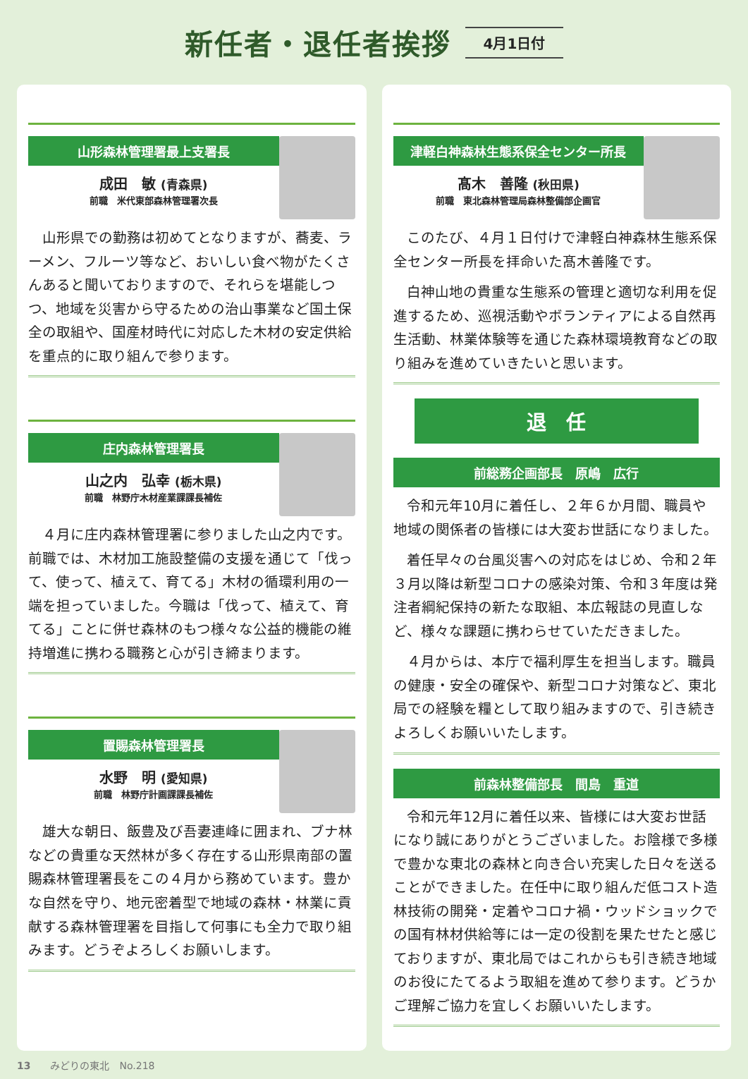新任者・退任者挨拶
4月1日付
山形森林管理署最上支署長
成田　敏 (青森県)
前職　米代東部森林管理署次長
山形県での勤務は初めてとなりますが、蕎麦、ラーメン、フルーツ等など、おいしい食べ物がたくさんあると聞いておりますので、それらを堪能しつつ、地域を災害から守るための治山事業など国土保全の取組や、国産材時代に対応した木材の安定供給を重点的に取り組んで参ります。
庄内森林管理署長
山之内　弘幸 (栃木県)
前職　林野庁木材産業課課長補佐
４月に庄内森林管理署に参りました山之内です。前職では、木材加工施設整備の支援を通じて「伐って、使って、植えて、育てる」木材の循環利用の一端を担っていました。今職は「伐って、植えて、育てる」ことに併せ森林のもつ様々な公益的機能の維持増進に携わる職務と心が引き締まります。
置賜森林管理署長
水野　明 (愛知県)
前職　林野庁計画課課長補佐
雄大な朝日、飯豊及び吾妻連峰に囲まれ、ブナ林などの貴重な天然林が多く存在する山形県南部の置賜森林管理署長をこの４月から務めています。豊かな自然を守り、地元密着型で地域の森林・林業に貢献する森林管理署を目指して何事にも全力で取り組みます。どうぞよろしくお願いします。
津軽白神森林生態系保全センター所長
髙木　善隆 (秋田県)
前職　東北森林管理局森林整備部企画官
このたび、４月１日付けで津軽白神森林生態系保全センター所長を拝命いた髙木善隆です。
白神山地の貴重な生態系の管理と適切な利用を促進するため、巡視活動やボランティアによる自然再生活動、林業体験等を通じた森林環境教育などの取り組みを進めていきたいと思います。
退　任
前総務企画部長　原嶋　広行
令和元年10月に着任し、２年６か月間、職員や地域の関係者の皆様には大変お世話になりました。
着任早々の台風災害への対応をはじめ、令和２年３月以降は新型コロナの感染対策、令和３年度は発注者綱紀保持の新たな取組、本広報誌の見直しなど、様々な課題に携わらせていただきました。
４月からは、本庁で福利厚生を担当します。職員の健康・安全の確保や、新型コロナ対策など、東北局での経験を糧として取り組みますので、引き続きよろしくお願いいたします。
前森林整備部長　間島　重道
令和元年12月に着任以来、皆様には大変お世話になり誠にありがとうございました。お陰様で多様で豊かな東北の森林と向き合い充実した日々を送ることができました。在任中に取り組んだ低コスト造林技術の開発・定着やコロナ禍・ウッドショックでの国有林材供給等には一定の役割を果たせたと感じておりますが、東北局ではこれからも引き続き地域のお役にたてるよう取組を進めて参ります。どうかご理解ご協力を宜しくお願いいたします。
13　　みどりの東北　No.218